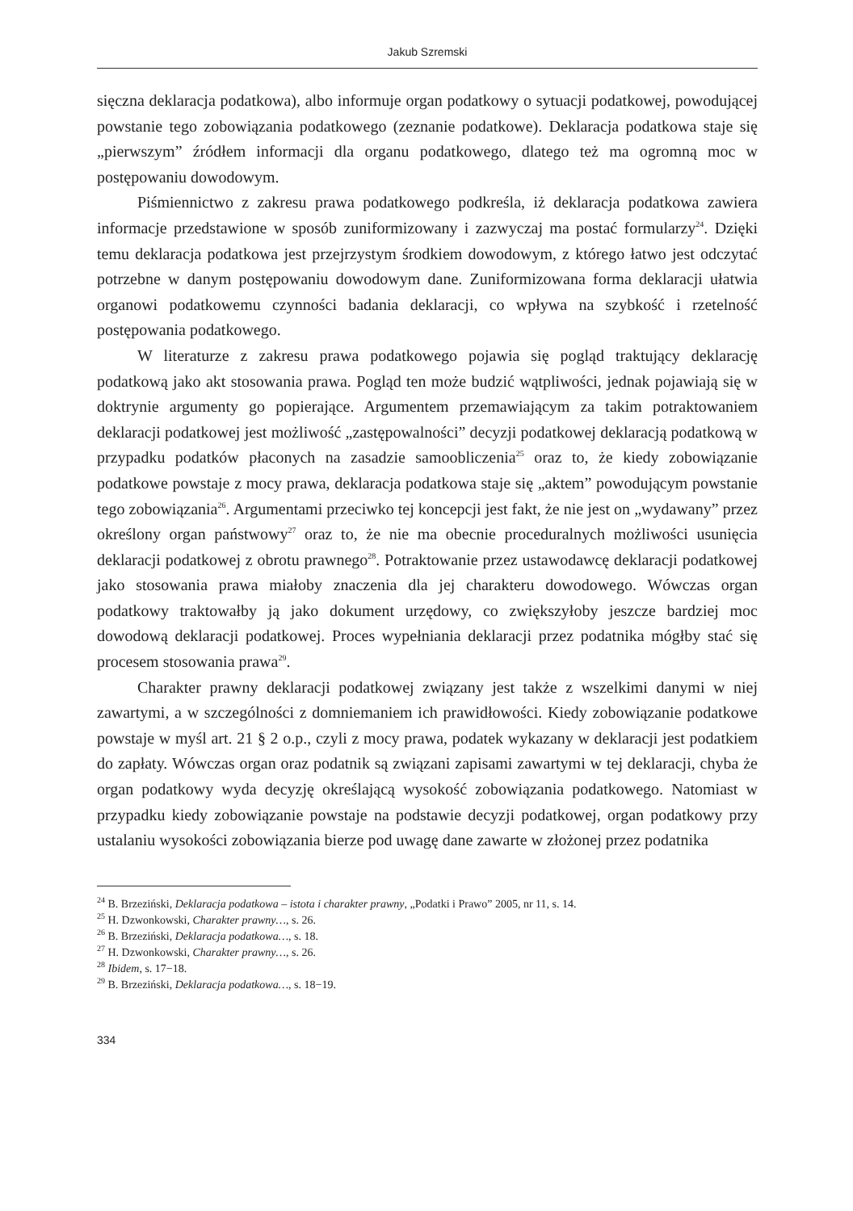Jakub Szremski
sięczna deklaracja podatkowa), albo informuje organ podatkowy o sytuacji podatkowej, powodującej powstanie tego zobowiązania podatkowego (zeznanie podatkowe). Deklaracja podatkowa staje się „pierwszym” źródłem informacji dla organu podatkowego, dlatego też ma ogromną moc w postępowaniu dowodowym.
Piśmiennictwo z zakresu prawa podatkowego podkreśla, iż deklaracja podatkowa zawiera informacje przedstawione w sposób zuniformizowany i zazwyczaj ma postać formularzy<sup>24</sup>. Dzięki temu deklaracja podatkowa jest przejrzystym środkiem dowodowym, z którego łatwo jest odczytać potrzebne w danym postępowaniu dowodowym dane. Zuniformizowana forma deklaracji ułatwia organowi podatkowemu czynności badania deklaracji, co wpływa na szybkość i rzetelność postępowania podatkowego.
W literaturze z zakresu prawa podatkowego pojawia się pogląd traktujący deklarację podatkową jako akt stosowania prawa. Pogląd ten może budzić wątpliwości, jednak pojawiają się w doktrynie argumenty go popierające. Argumentem przemawiającym za takim potraktowaniem deklaracji podatkowej jest możliwość „zastępowalności” decyzji podatkowej deklaracją podatkową w przypadku podatków płaconych na zasadzie samoobliczenia<sup>25</sup> oraz to, że kiedy zobowiązanie podatkowe powstaje z mocy prawa, deklaracja podatkowa staje się „aktem” powodującym powstanie tego zobowiązania<sup>26</sup>. Argumentami przeciwko tej koncepcji jest fakt, że nie jest on „wydawany” przez określony organ państwowy<sup>27</sup> oraz to, że nie ma obecnie proceduralnych możliwości usunięcia deklaracji podatkowej z obrotu prawnego<sup>28</sup>. Potraktowanie przez ustawodawcę deklaracji podatkowej jako stosowania prawa miałoby znaczenia dla jej charakteru dowodowego. Wówczas organ podatkowy traktowałby ją jako dokument urzędowy, co zwiększyłoby jeszcze bardziej moc dowodową deklaracji podatkowej. Proces wypełniania deklaracji przez podatnika mógłby stać się procesem stosowania prawa<sup>29</sup>.
Charakter prawny deklaracji podatkowej związany jest także z wszelkimi danymi w niej zawartymi, a w szczególności z domniemaniem ich prawidłowości. Kiedy zobowiązanie podatkowe powstaje w myśl art. 21 § 2 o.p., czyli z mocy prawa, podatek wykazany w deklaracji jest podatkiem do zapłaty. Wówczas organ oraz podatnik są związani zapisami zawartymi w tej deklaracji, chyba że organ podatkowy wyda decyzję określającą wysokość zobowiązania podatkowego. Natomiast w przypadku kiedy zobowiązanie powstaje na podstawie decyzji podatkowej, organ podatkowy przy ustalaniu wysokości zobowiązania bierze pod uwagę dane zawarte w złożonej przez podatnika
<sup>24</sup> B. Brzeziński, Deklaracja podatkowa – istota i charakter prawny, „Podatki i Prawo” 2005, nr 11, s. 14.
<sup>25</sup> H. Dzwonkowski, Charakter prawny…, s. 26.
<sup>26</sup> B. Brzeziński, Deklaracja podatkowa…, s. 18.
<sup>27</sup> H. Dzwonkowski, Charakter prawny…, s. 26.
<sup>28</sup> Ibidem, s. 17−18.
<sup>29</sup> B. Brzeziński, Deklaracja podatkowa…, s. 18−19.
334